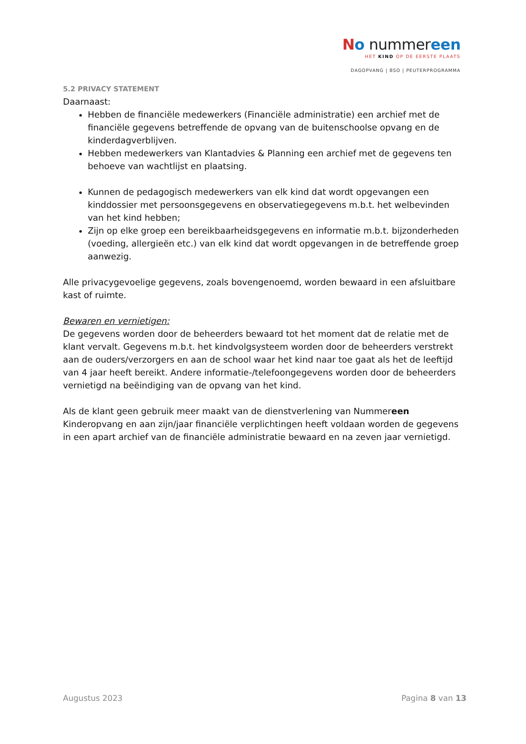No nummereen
HET KIND OP DE EERSTE PLAATS
DAGOPVANG | BSO | PEUTERPROGRAMMA
5.2 PRIVACY STATEMENT
Daarnaast:
Hebben de financiële medewerkers (Financiële administratie) een archief met de financiële gegevens betreffende de opvang van de buitenschoolse opvang en de kinderdagverblijven.
Hebben medewerkers van Klantadvies & Planning een archief met de gegevens ten behoeve van wachtlijst en plaatsing.
Kunnen de pedagogisch medewerkers van elk kind dat wordt opgevangen een kinddossier met persoonsgegevens en observatiegegevens m.b.t. het welbevinden van het kind hebben;
Zijn op elke groep een bereikbaarheidsgegevens en informatie m.b.t. bijzonderheden (voeding, allergieën etc.) van elk kind dat wordt opgevangen in de betreffende groep aanwezig.
Alle privacygevoelige gegevens, zoals bovengenoemd, worden bewaard in een afsluitbare kast of ruimte.
Bewaren en vernietigen:
De gegevens worden door de beheerders bewaard tot het moment dat de relatie met de klant vervalt. Gegevens m.b.t. het kindvolgsysteem worden door de beheerders verstrekt aan de ouders/verzorgers en aan de school waar het kind naar toe gaat als het de leeftijd van 4 jaar heeft bereikt. Andere informatie-/telefoongegevens worden door de beheerders vernietigd na beëindiging van de opvang van het kind.
Als de klant geen gebruik meer maakt van de dienstverlening van Nummereen Kinderopvang en aan zijn/jaar financiële verplichtingen heeft voldaan worden de gegevens in een apart archief van de financiële administratie bewaard en na zeven jaar vernietigd.
Augustus 2023 Pagina 8 van 13